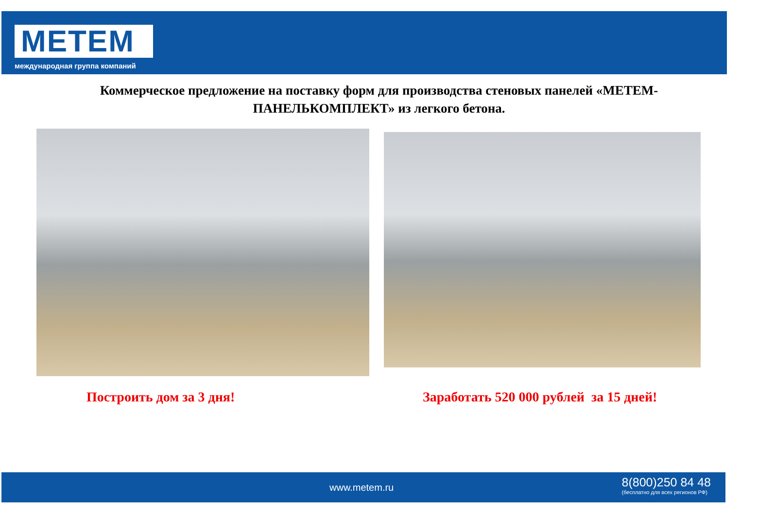МЕТЕМ
международная группа компаний
Коммерческое предложение на поставку форм для производства стеновых панелей «МЕТЕМ-
ПАНЕЛЬКОМПЛЕКТ» из легкого бетона.
Построить дом за 3 дня!
Заработать 520 000 рублей за 15 дней!
www.metem.ru
8(800)250 84 48
(бесплатно для всех регионов РФ)